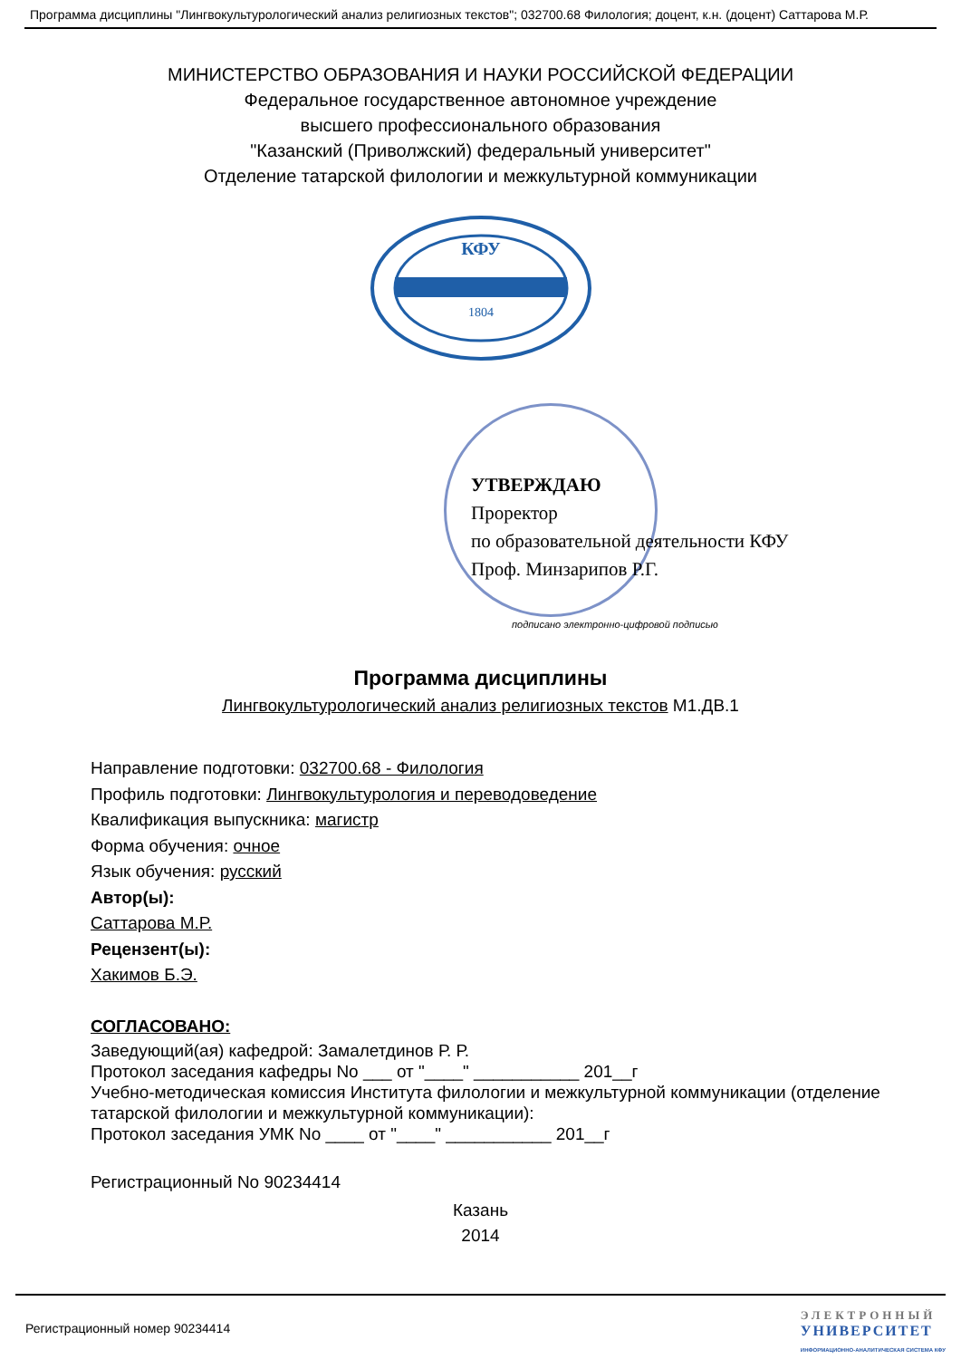Программа дисциплины "Лингвокультурологический анализ религиозных текстов"; 032700.68 Филология; доцент, к.н. (доцент) Саттарова М.Р.
МИНИСТЕРСТВО ОБРАЗОВАНИЯ И НАУКИ РОССИЙСКОЙ ФЕДЕРАЦИИ
Федеральное государственное автономное учреждение
высшего профессионального образования
"Казанский (Приволжский) федеральный университет"
Отделение татарской филологии и межкультурной коммуникации
КФУ
1804
УТВЕРЖДАЮ
Проректор
по образовательной деятельности КФУ
Проф. Минзарипов Р.Г.
подписано электронно-цифровой подписью
Программа дисциплины
Лингвокультурологический анализ религиозных текстов М1.ДВ.1
Направление подготовки: 032700.68 - Филология
Профиль подготовки: Лингвокультурология и переводоведение
Квалификация выпускника: магистр
Форма обучения: очное
Язык обучения: русский
Автор(ы):
Саттарова М.Р.
Рецензент(ы):
Хакимов Б.Э.
СОГЛАСОВАНО:
Заведующий(ая) кафедрой: Замалетдинов Р. Р.
Протокол заседания кафедры No ___ от "____" ___________ 201__г
Учебно-методическая комиссия Института филологии и межкультурной коммуникации (отделение татарской филологии и межкультурной коммуникации):
Протокол заседания УМК No ____ от "____" ___________ 201__г
Регистрационный No 90234414
Казань
2014
Регистрационный номер 90234414
ЭЛЕКТРОННЫЙ
УНИВЕРСИТЕТ
ИНФОРМАЦИОННО-АНАЛИТИЧЕСКАЯ СИСТЕМА КФУ